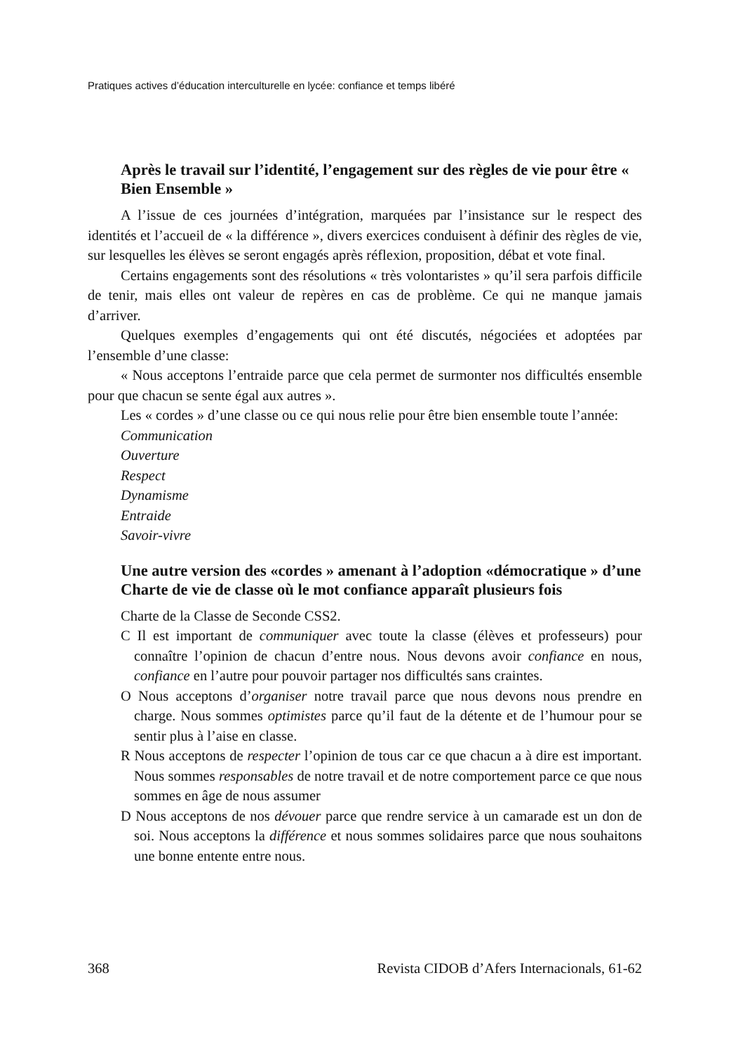Pratiques actives d’éducation interculturelle en lycée: confiance et temps libéré
Après le travail sur l’identité, l’engagement sur des règles de vie pour être « Bien Ensemble »
A l’issue de ces journées d’intégration, marquées par l’insistance sur le respect des identités et l’accueil de « la différence », divers exercices conduisent à définir des règles de vie, sur lesquelles les élèves se seront engagés après réflexion, proposition, débat et vote final.
Certains engagements sont des résolutions « très volontaristes » qu’il sera parfois difficile de tenir, mais elles ont valeur de repères en cas de problème. Ce qui ne manque jamais d’arriver.
Quelques exemples d’engagements qui ont été discutés, négociées et adoptées par l’ensemble d’une classe:
« Nous acceptons l’entraide parce que cela permet de surmonter nos difficultés ensemble pour que chacun se sente égal aux autres ».
Les « cordes » d’une classe ou ce qui nous relie pour être bien ensemble toute l’année:
Communication
Ouverture
Respect
Dynamisme
Entraide
Savoir-vivre
Une autre version des «cordes » amenant à l’adoption «démocratique » d’une Charte de vie de classe où le mot confiance apparaît plusieurs fois
Charte de la Classe de Seconde CSS2.
C Il est important de communiquer avec toute la classe (élèves et professeurs) pour connaître l’opinion de chacun d’entre nous. Nous devons avoir confiance en nous, confiance en l’autre pour pouvoir partager nos difficultés sans craintes.
O Nous acceptons d’organiser notre travail parce que nous devons nous prendre en charge. Nous sommes optimistes parce qu’il faut de la détente et de l’humour pour se sentir plus à l’aise en classe.
R Nous acceptons de respecter l’opinion de tous car ce que chacun a à dire est important. Nous sommes responsables de notre travail et de notre comportement parce ce que nous sommes en âge de nous assumer
D Nous acceptons de nos dévouer parce que rendre service à un camarade est un don de soi. Nous acceptons la différence et nous sommes solidaires parce que nous souhaitons une bonne entente entre nous.
368 Revista CIDOB d’Afers Internacionals, 61-62